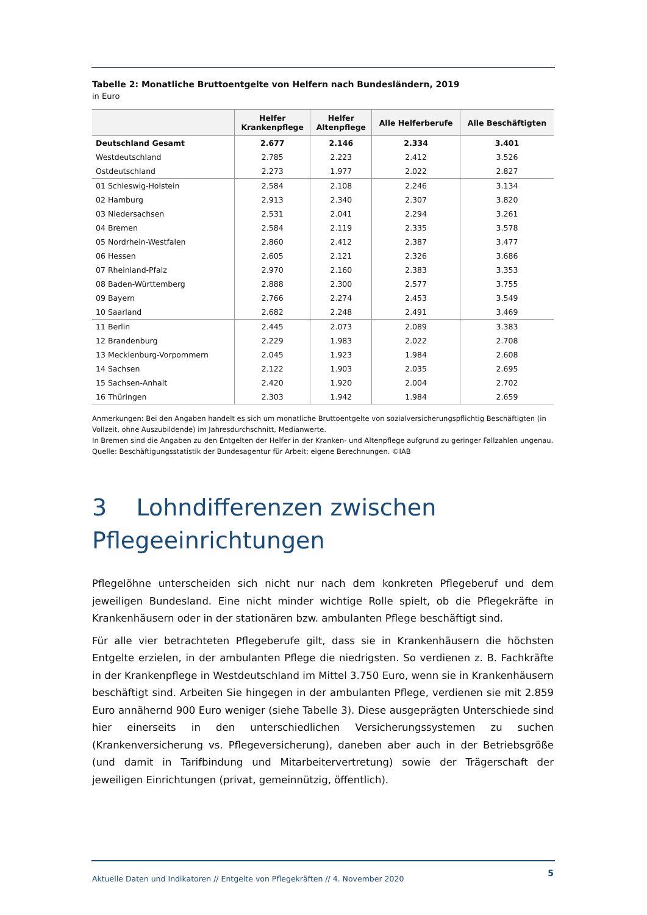Tabelle 2: Monatliche Bruttoentgelte von Helfern nach Bundesländern, 2019
in Euro
| | Helfer Krankenpflege | Helfer Altenpflege | Alle Helferberufe | Alle Beschäftigten |
| --- | --- | --- | --- | --- |
| Deutschland Gesamt | 2.677 | 2.146 | 2.334 | 3.401 |
| Westdeutschland | 2.785 | 2.223 | 2.412 | 3.526 |
| Ostdeutschland | 2.273 | 1.977 | 2.022 | 2.827 |
| 01 Schleswig-Holstein | 2.584 | 2.108 | 2.246 | 3.134 |
| 02 Hamburg | 2.913 | 2.340 | 2.307 | 3.820 |
| 03 Niedersachsen | 2.531 | 2.041 | 2.294 | 3.261 |
| 04 Bremen | 2.584 | 2.119 | 2.335 | 3.578 |
| 05 Nordrhein-Westfalen | 2.860 | 2.412 | 2.387 | 3.477 |
| 06 Hessen | 2.605 | 2.121 | 2.326 | 3.686 |
| 07 Rheinland-Pfalz | 2.970 | 2.160 | 2.383 | 3.353 |
| 08 Baden-Württemberg | 2.888 | 2.300 | 2.577 | 3.755 |
| 09 Bayern | 2.766 | 2.274 | 2.453 | 3.549 |
| 10 Saarland | 2.682 | 2.248 | 2.491 | 3.469 |
| 11 Berlin | 2.445 | 2.073 | 2.089 | 3.383 |
| 12 Brandenburg | 2.229 | 1.983 | 2.022 | 2.708 |
| 13 Mecklenburg-Vorpommern | 2.045 | 1.923 | 1.984 | 2.608 |
| 14 Sachsen | 2.122 | 1.903 | 2.035 | 2.695 |
| 15 Sachsen-Anhalt | 2.420 | 1.920 | 2.004 | 2.702 |
| 16 Thüringen | 2.303 | 1.942 | 1.984 | 2.659 |
Anmerkungen: Bei den Angaben handelt es sich um monatliche Bruttoentgelte von sozialversicherungspflichtig Beschäftigten (in Vollzeit, ohne Auszubildende) im Jahresdurchschnitt, Medianwerte.
In Bremen sind die Angaben zu den Entgelten der Helfer in der Kranken- und Altenpflege aufgrund zu geringer Fallzahlen unge­nau.
Quelle: Beschäftigungsstatistik der Bundesagentur für Arbeit; eigene Berechnungen. ©IAB
3 Lohndifferenzen zwischen
Pflegeeinrichtungen
Pflegelöhne unterscheiden sich nicht nur nach dem konkreten Pflegeberuf und dem jeweiligen Bundesland. Eine nicht minder wichtige Rolle spielt, ob die Pflegekräfte in Krankenhäusern oder in der stationären bzw. ambulanten Pflege beschäftigt sind.
Für alle vier betrachteten Pflegeberufe gilt, dass sie in Krankenhäusern die höchsten Entgelte er­zielen, in der ambulanten Pflege die niedrigsten. So verdienen z. B. Fachkräfte in der Kranken­pflege in Westdeutschland im Mittel 3.750 Euro, wenn sie in Krankenhäusern beschäftigt sind. Ar­beiten Sie hingegen in der ambulanten Pflege, verdienen sie mit 2.859 Euro annähernd 900 Euro weniger (siehe Tabelle 3). Diese ausgeprägten Unterschiede sind hier einerseits in den unter­schiedlichen Versicherungssystemen zu suchen (Krankenversicherung vs. Pflegeversicherung), da­neben aber auch in der Betriebsgröße (und damit in Tarifbindung und Mitarbeitervertretung) so­wie der Trägerschaft der jeweiligen Einrichtungen (privat, gemeinnützig, öffentlich).
Aktuelle Daten und Indikatoren // Entgelte von Pflegekräften // 4. November 2020 5